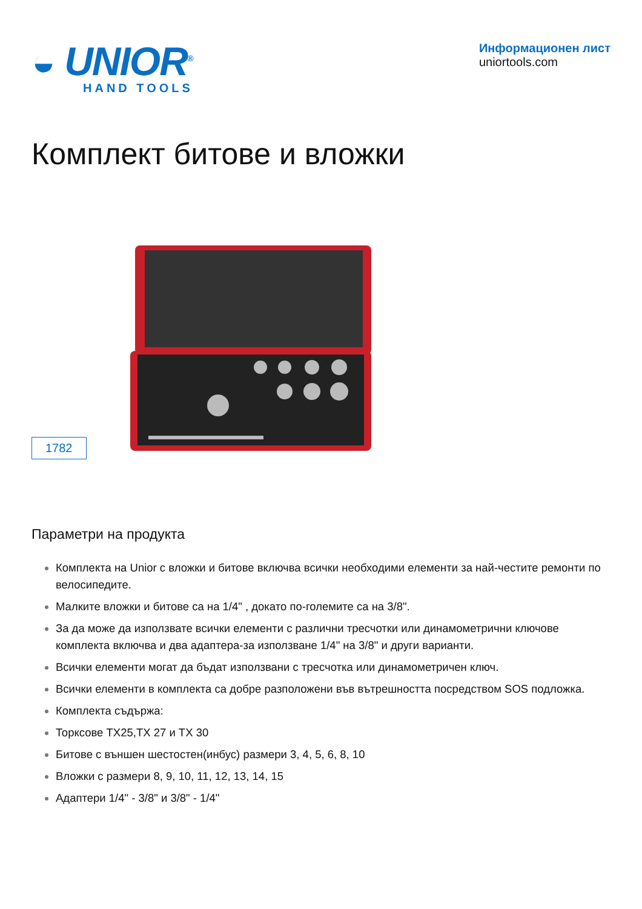◒ UNIOR<sup>®</sup>
HAND TOOLS
Информационен лист
uniortools.com
Комплект битове и вложки
1782
Параметри на продукта
Комплекта на Unior с вложки и битове включва всички необходими елементи за най-честите ремонти по велосипедите.
Малките вложки и битове са на 1/4" , докато по-големите са на 3/8".
За да може да използвате всички елементи с различни тресчотки или динамометрични ключове комплекта включва и два адаптера-за използване 1/4" на 3/8" и други варианти.
Всички елементи могат да бъдат използвани с тресчотка или динамометричен ключ.
Всички елементи в комплекта са добре разположени във вътрешността посредством SOS подложка.
Комплекта съдържа:
Торксове TX25,TX 27 и TX 30
Битове с външен шестостен(инбус) размери 3, 4, 5, 6, 8, 10
Вложки с размери 8, 9, 10, 11, 12, 13, 14, 15
Адаптери 1/4" - 3/8" и 3/8" - 1/4"